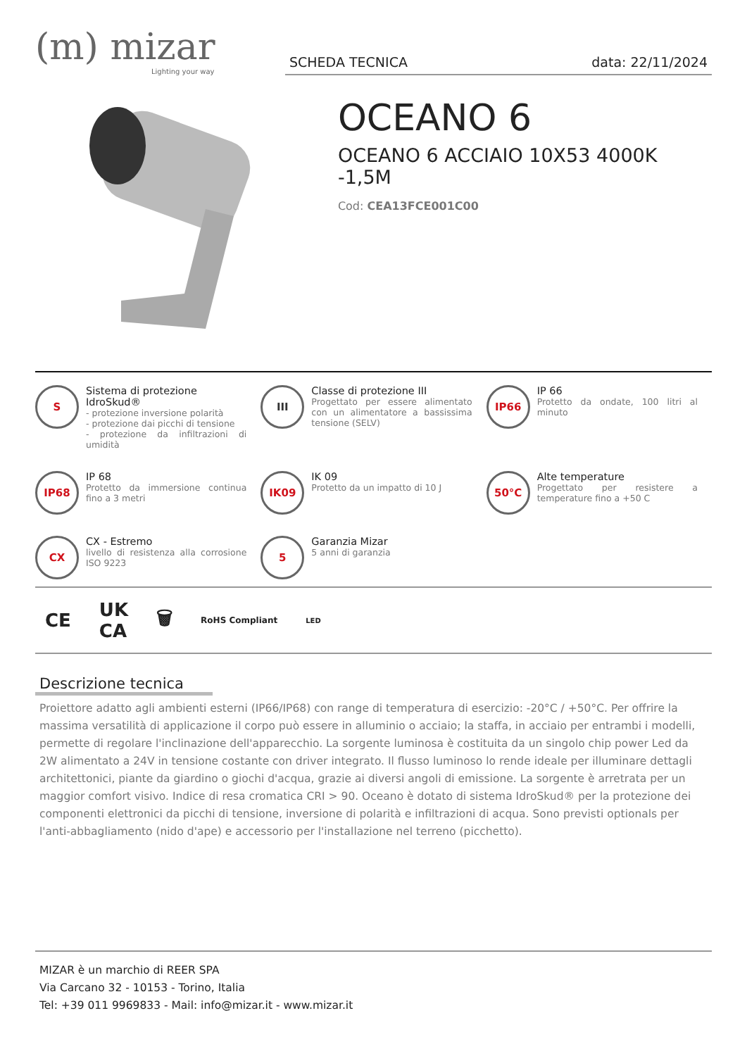(m) mizar
Lighting your way
SCHEDA TECNICA data: 22/11/2024
OCEANO 6
OCEANO 6 ACCIAIO 10X53 4000K -1,5M
Cod: CEA13FCE001C00
S
Sistema di protezione IdroSkud®
- protezione inversione polarità
- protezione dai picchi di tensione
- protezione da infiltrazioni di umidità
III
Classe di protezione III
Progettato per essere alimentato con un alimentatore a bassissima tensione (SELV)
IP66
IP 66
Protetto da ondate, 100 litri al minuto
IP68
IP 68
Protetto da immersione continua fino a 3 metri
IK09
IK 09
Protetto da un impatto di 10 J
50°C
Alte temperature
Progettato per resistere a temperature fino a +50 C
CX
CX - Estremo
livello di resistenza alla corrosione ISO 9223
5
Garanzia Mizar
5 anni di garanzia
CE UK
CA 🗑 RoHS Compliant LED
Descrizione tecnica
Proiettore adatto agli ambienti esterni (IP66/IP68) con range di temperatura di esercizio: -20°C / +50°C. Per offrire la massima versatilità di applicazione il corpo può essere in alluminio o acciaio; la staffa, in acciaio per entrambi i modelli, permette di regolare l'inclinazione dell'apparecchio. La sorgente luminosa è costituita da un singolo chip power Led da 2W alimentato a 24V in tensione costante con driver integrato. Il flusso luminoso lo rende ideale per illuminare dettagli architettonici, piante da giardino o giochi d'acqua, grazie ai diversi angoli di emissione. La sorgente è arretrata per un maggior comfort visivo. Indice di resa cromatica CRI > 90. Oceano è dotato di sistema IdroSkud® per la protezione dei componenti elettronici da picchi di tensione, inversione di polarità e infiltrazioni di acqua. Sono previsti optionals per l'anti-abbagliamento (nido d'ape) e accessorio per l'installazione nel terreno (picchetto).
MIZAR è un marchio di REER SPA
Via Carcano 32 - 10153 - Torino, Italia
Tel: +39 011 9969833 - Mail: info@mizar.it - www.mizar.it